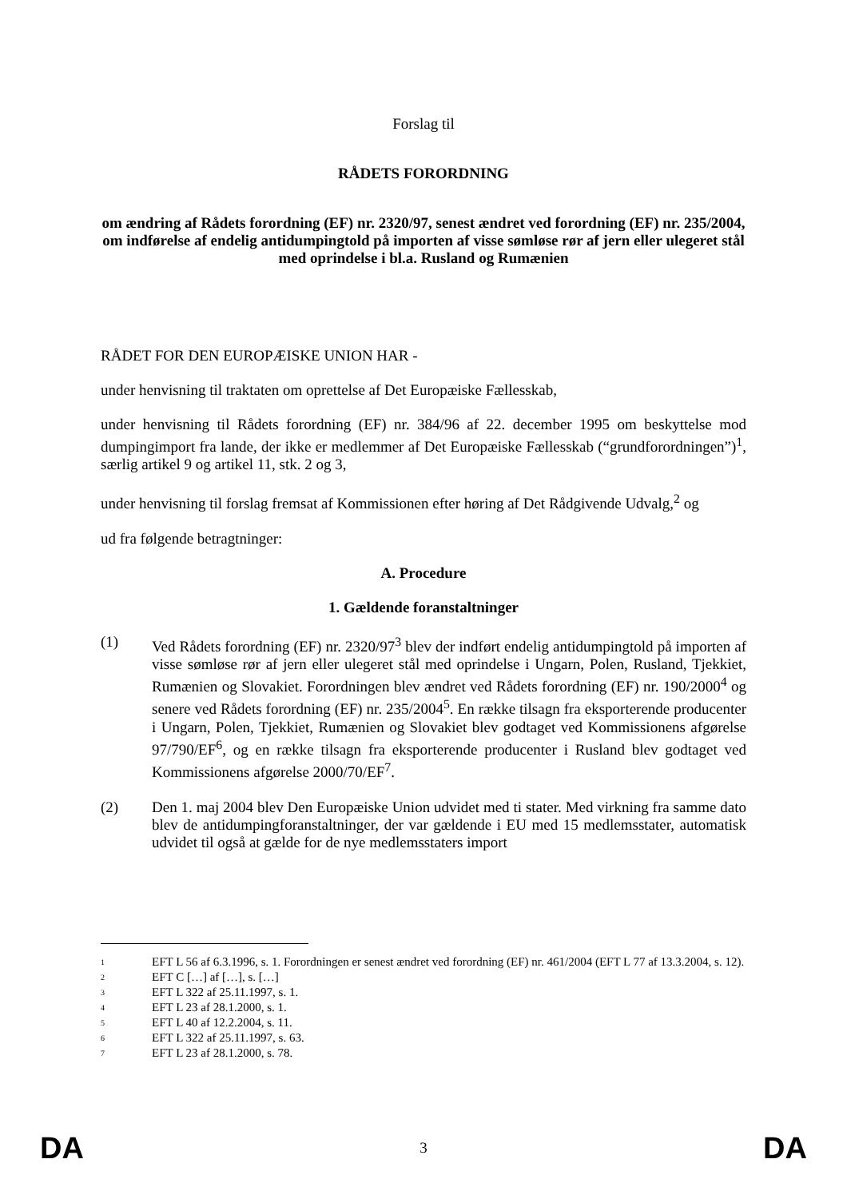Forslag til
RÅDETS FORORDNING
om ændring af Rådets forordning (EF) nr. 2320/97, senest ændret ved forordning (EF) nr. 235/2004, om indførelse af endelig antidumpingtold på importen af visse sømløse rør af jern eller ulegeret stål med oprindelse i bl.a. Rusland og Rumænien
RÅDET FOR DEN EUROPÆISKE UNION HAR -
under henvisning til traktaten om oprettelse af Det Europæiske Fællesskab,
under henvisning til Rådets forordning (EF) nr. 384/96 af 22. december 1995 om beskyttelse mod dumpingimport fra lande, der ikke er medlemmer af Det Europæiske Fællesskab (“grundforordningen”)<sup>1</sup>, særlig artikel 9 og artikel 11, stk. 2 og 3,
under henvisning til forslag fremsat af Kommissionen efter høring af Det Rådgivende Udvalg,<sup>2</sup> og
ud fra følgende betragtninger:
A. Procedure
1. Gældende foranstaltninger
(1) Ved Rådets forordning (EF) nr. 2320/97<sup>3</sup> blev der indført endelig antidumpingtold på importen af visse sømløse rør af jern eller ulegeret stål med oprindelse i Ungarn, Polen, Rusland, Tjekkiet, Rumænien og Slovakiet. Forordningen blev ændret ved Rådets forordning (EF) nr. 190/2000<sup>4</sup> og senere ved Rådets forordning (EF) nr. 235/2004<sup>5</sup>. En række tilsagn fra eksporterende producenter i Ungarn, Polen, Tjekkiet, Rumænien og Slovakiet blev godtaget ved Kommissionens afgørelse 97/790/EF<sup>6</sup>, og en række tilsagn fra eksporterende producenter i Rusland blev godtaget ved Kommissionens afgørelse 2000/70/EF<sup>7</sup>.
(2) Den 1. maj 2004 blev Den Europæiske Union udvidet med ti stater. Med virkning fra samme dato blev de antidumpingforanstaltninger, der var gældende i EU med 15 medlemsstater, automatisk udvidet til også at gælde for de nye medlemsstaters import
1
EFT L 56 af 6.3.1996, s. 1. Forordningen er senest ændret ved forordning (EF) nr. 461/2004 (EFT L 77 af 13.3.2004, s. 12).
2
EFT C […] af […], s. […]
3
EFT L 322 af 25.11.1997, s. 1.
4
EFT L 23 af 28.1.2000, s. 1.
5
EFT L 40 af 12.2.2004, s. 11.
6
EFT L 322 af 25.11.1997, s. 63.
7
EFT L 23 af 28.1.2000, s. 78.
DA 3 DA